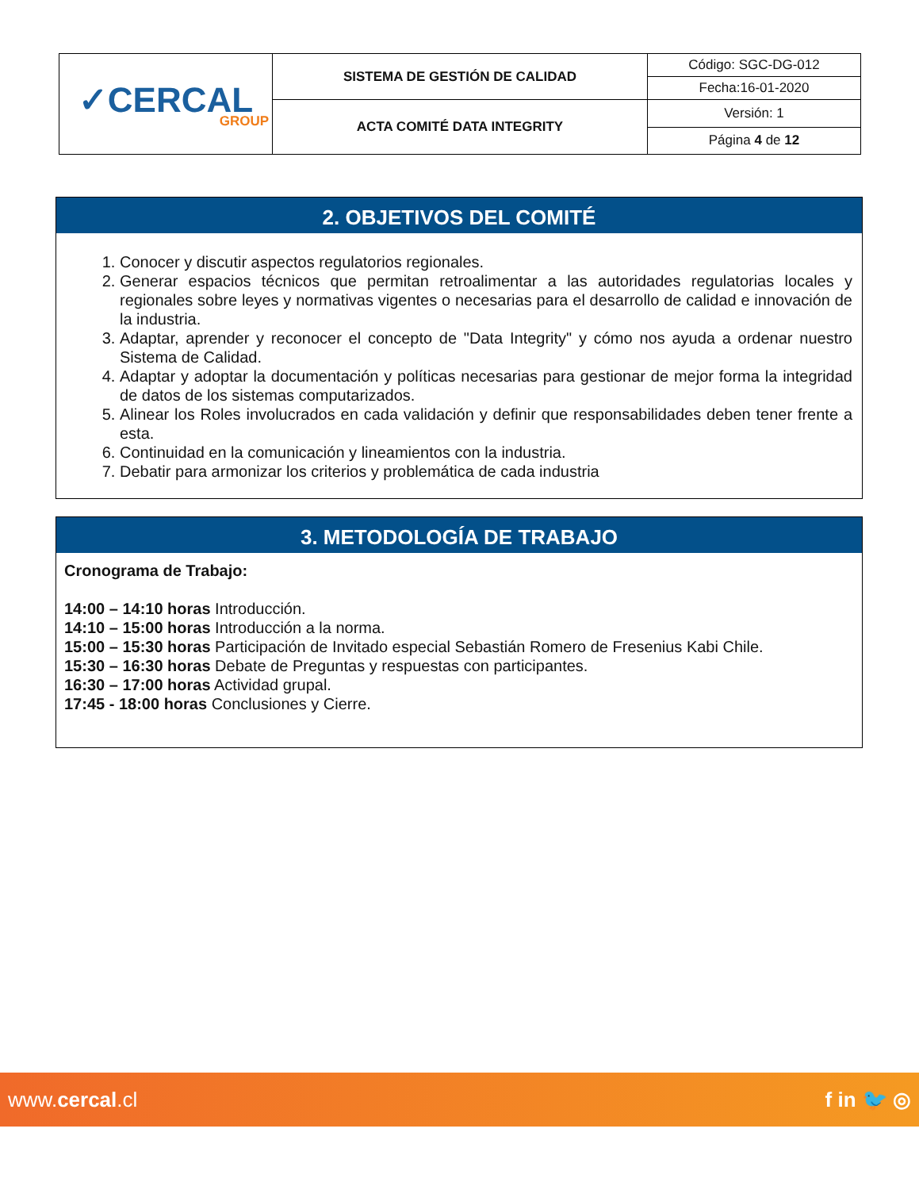| ✓CERCAL GROUP | SISTEMA DE GESTIÓN DE CALIDAD | Código: SGC-DG-012 |
| | | Fecha:16-01-2020 |
| | ACTA COMITÉ DATA INTEGRITY | Versión: 1 |
| | | Página 4 de 12 |
2. OBJETIVOS DEL COMITÉ
1. Conocer y discutir aspectos regulatorios regionales.
2. Generar espacios técnicos que permitan retroalimentar a las autoridades regulatorias locales y regionales sobre leyes y normativas vigentes o necesarias para el desarrollo de calidad e innovación de la industria.
3. Adaptar, aprender y reconocer el concepto de "Data Integrity" y cómo nos ayuda a ordenar nuestro Sistema de Calidad.
4. Adaptar y adoptar la documentación y políticas necesarias para gestionar de mejor forma la integridad de datos de los sistemas computarizados.
5. Alinear los Roles involucrados en cada validación y definir que responsabilidades deben tener frente a esta.
6. Continuidad en la comunicación y lineamientos con la industria.
7. Debatir para armonizar los criterios y problemática de cada industria
3. METODOLOGÍA DE TRABAJO
Cronograma de Trabajo:
14:00 – 14:10 horas Introducción.
14:10 – 15:00 horas Introducción a la norma.
15:00 – 15:30 horas Participación de Invitado especial Sebastián Romero de Fresenius Kabi Chile.
15:30 – 16:30 horas Debate de Preguntas y respuestas con participantes.
16:30 – 17:00 horas Actividad grupal.
17:45 - 18:00 horas Conclusiones y Cierre.
www.cercal.cl f in 🐦 ◎